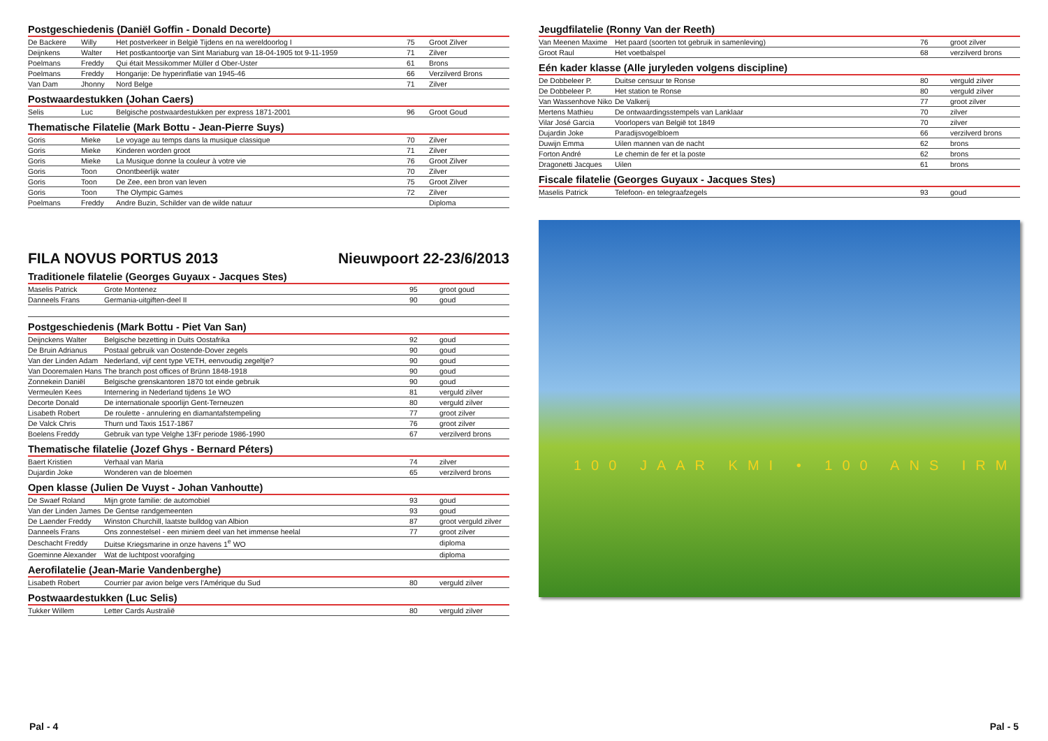Postgeschiedenis (Daniël Goffin - Donald Decorte)
| De Backere | Willy | Het postverkeer in België Tijdens en na wereldoorlog I | 75 | Groot Zilver |
| Deijnkens | Walter | Het postkantoortje van Sint Mariaburg van 18-04-1905 tot 9-11-1959 | 71 | Zilver |
| Poelmans | Freddy | Qui était Messikommer Müller d Ober-Uster | 61 | Brons |
| Poelmans | Freddy | Hongarije: De hyperinflatie van 1945-46 | 66 | Verzilverd Brons |
| Van Dam | Jhonny | Nord Belge | 71 | Zilver |
Postwaardestukken (Johan Caers)
| Selis | Luc | Belgische postwaardestukken per express 1871-2001 | 96 | Groot Goud |
Thematische Filatelie (Mark Bottu - Jean-Pierre Suys)
| Goris | Mieke | Le voyage au temps dans la musique classique | 70 | Zilver |
| Goris | Mieke | Kinderen worden groot | 71 | Zilver |
| Goris | Mieke | La Musique donne la couleur à votre vie | 76 | Groot Zilver |
| Goris | Toon | Onontbeerlijk water | 70 | Zilver |
| Goris | Toon | De Zee, een bron van leven | 75 | Groot Zilver |
| Goris | Toon | The Olympic Games | 72 | Zilver |
| Poelmans | Freddy | Andre Buzin, Schilder van de wilde natuur | | Diploma |
FILA NOVUS PORTUS 2013 Nieuwpoort 22-23/6/2013
Traditionele filatelie (Georges Guyaux - Jacques Stes)
| Maselis Patrick | Grote Montenez | 95 | groot goud |
| Danneels Frans | Germania-uitgiften-deel II | 90 | goud |
Postgeschiedenis (Mark Bottu - Piet Van San)
| Deijnckens Walter | Belgische bezetting in Duits Oostafrika | 92 | goud |
| De Bruin Adrianus | Postaal gebruik van Oostende-Dover zegels | 90 | goud |
| Van der Linden Adam | Nederland, vijf cent type VETH, eenvoudig zegeltje? | 90 | goud |
| Van Dooremalen Hans | The branch post offices of Brünn 1848-1918 | 90 | goud |
| Zonnekein Daniël | Belgische grenskantoren 1870 tot einde gebruik | 90 | goud |
| Vermeulen Kees | Internering in Nederland tijdens 1e WO | 81 | verguld zilver |
| Decorte Donald | De internationale spoorlijn Gent-Terneuzen | 80 | verguld zilver |
| Lisabeth Robert | De roulette - annulering en diamantafstempeling | 77 | groot zilver |
| De Valck Chris | Thurn und Taxis 1517-1867 | 76 | groot zilver |
| Boelens Freddy | Gebruik van type Velghe 13Fr periode 1986-1990 | 67 | verzilverd brons |
Thematische filatelie (Jozef Ghys - Bernard Péters)
| Baert Kristien | Verhaal van Maria | 74 | zilver |
| Dujardin Joke | Wonderen van de bloemen | 65 | verzilverd brons |
Open klasse (Julien De Vuyst - Johan Vanhoutte)
| De Swaef Roland | Mijn grote familie: de automobiel | 93 | goud |
| Van der Linden James | De Gentse randgemeenten | 93 | goud |
| De Laender Freddy | Winston Churchill, laatste bulldog van Albion | 87 | groot verguld zilver |
| Danneels Frans | Ons zonnestelsel - een miniem deel van het immense heelal | 77 | groot zilver |
| Deschacht Freddy | Duitse Kriegsmarine in onze havens 1<sup>e</sup> WO | | diploma |
| Goeminne Alexander | Wat de luchtpost voorafging | | diploma |
Aerofilatelie (Jean-Marie Vandenberghe)
| Lisabeth Robert | Courrier par avion belge vers l'Amérique du Sud | 80 | verguld zilver |
Postwaardestukken (Luc Selis)
| Tukker Willem | Letter Cards Australië | 80 | verguld zilver |
Jeugdfilatelie (Ronny Van der Reeth)
| Van Meenen Maxime | Het paard (soorten tot gebruik in samenleving) | 76 | groot zilver |
| Groot Raul | Het voetbalspel | 68 | verzilverd brons |
Eén kader klasse (Alle juryleden volgens discipline)
| De Dobbeleer P. | Duitse censuur te Ronse | 80 | verguld zilver |
| De Dobbeleer P. | Het station te Ronse | 80 | verguld zilver |
| Van Wassenhove Niko | De Valkerij | 77 | groot zilver |
| Mertens Mathieu | De ontwaardingsstempels van Lanklaar | 70 | zilver |
| Vilar José Garcia | Voorlopers van België tot 1849 | 70 | zilver |
| Dujardin Joke | Paradijsvogelbloem | 66 | verzilverd brons |
| Duwijn Emma | Uilen mannen van de nacht | 62 | brons |
| Forton André | Le chemin de fer et la poste | 62 | brons |
| Dragonetti Jacques | Uilen | 61 | brons |
Fiscale filatelie (Georges Guyaux - Jacques Stes)
| Maselis Patrick | Telefoon- en telegraafzegels | 93 | goud |
100 JAAR KMI • 100 ANS IRM
Pal - 4 Pal - 5